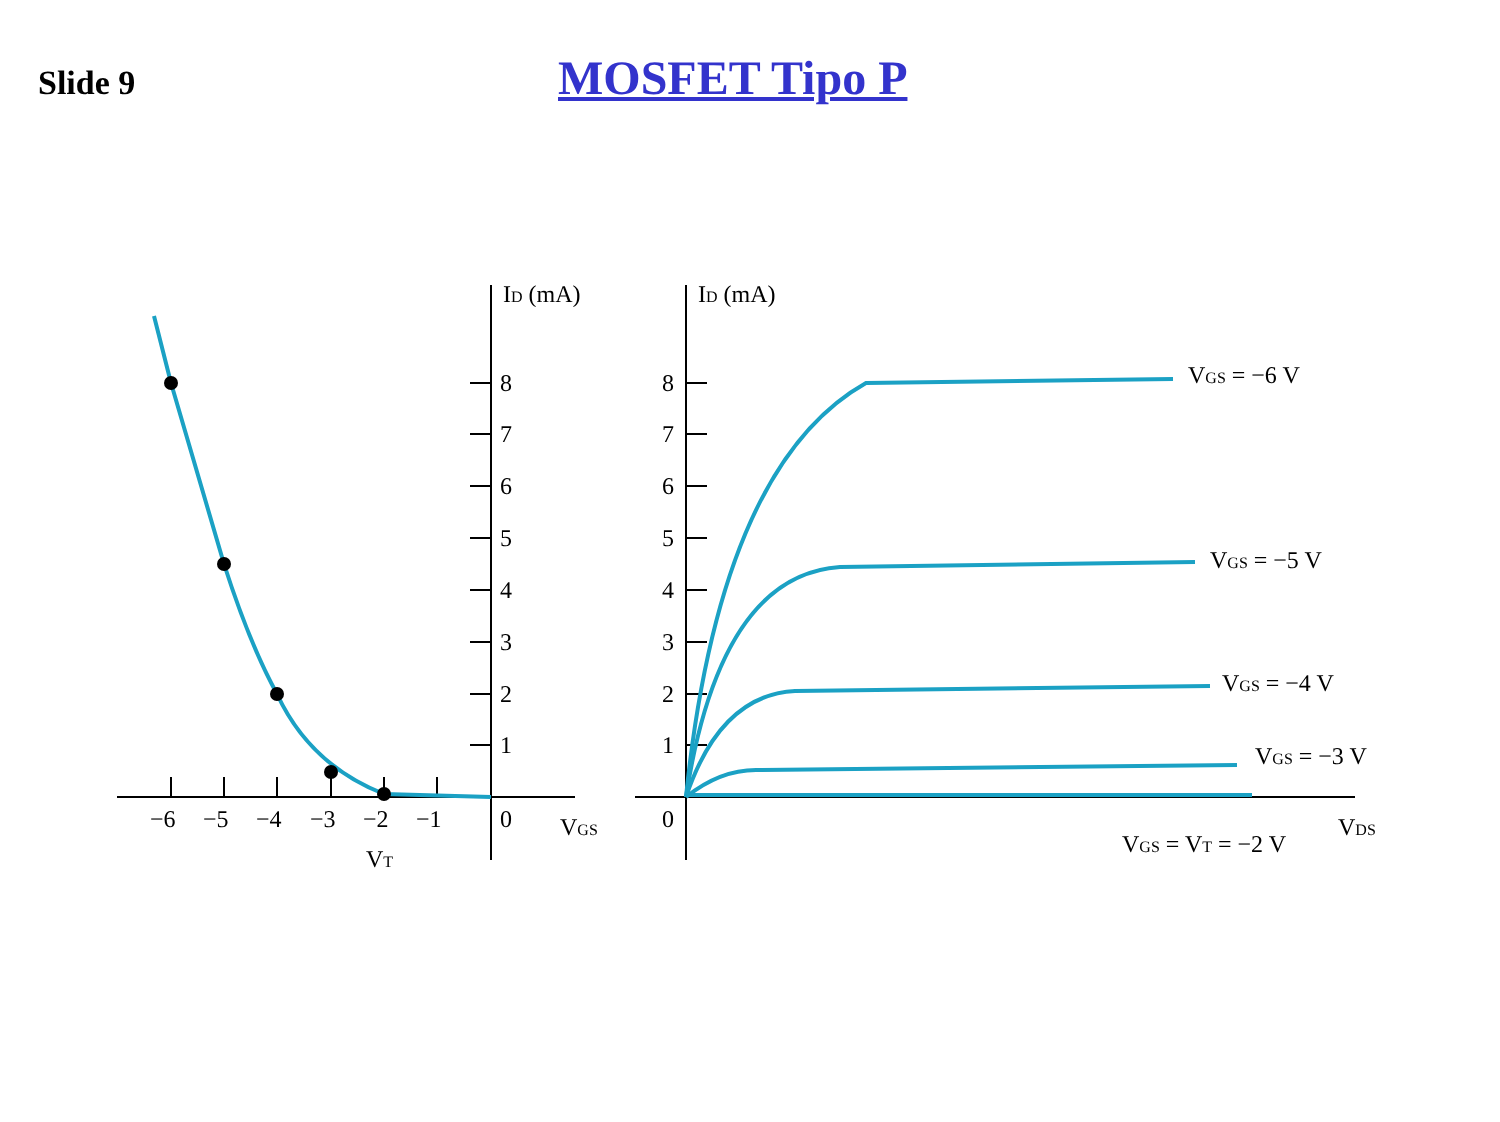Slide 9
MOSFET Tipo P
ID (mA)
ID (mA)
8
7
6
5
4
3
2
1
0
8
7
6
5
4
3
2
1
0
−6
−5
−4
−3
−2
−1
VT
VGS
VDS
VGS = −6 V
VGS = −5 V
VGS = −4 V
VGS = −3 V
VGS = VT = −2 V